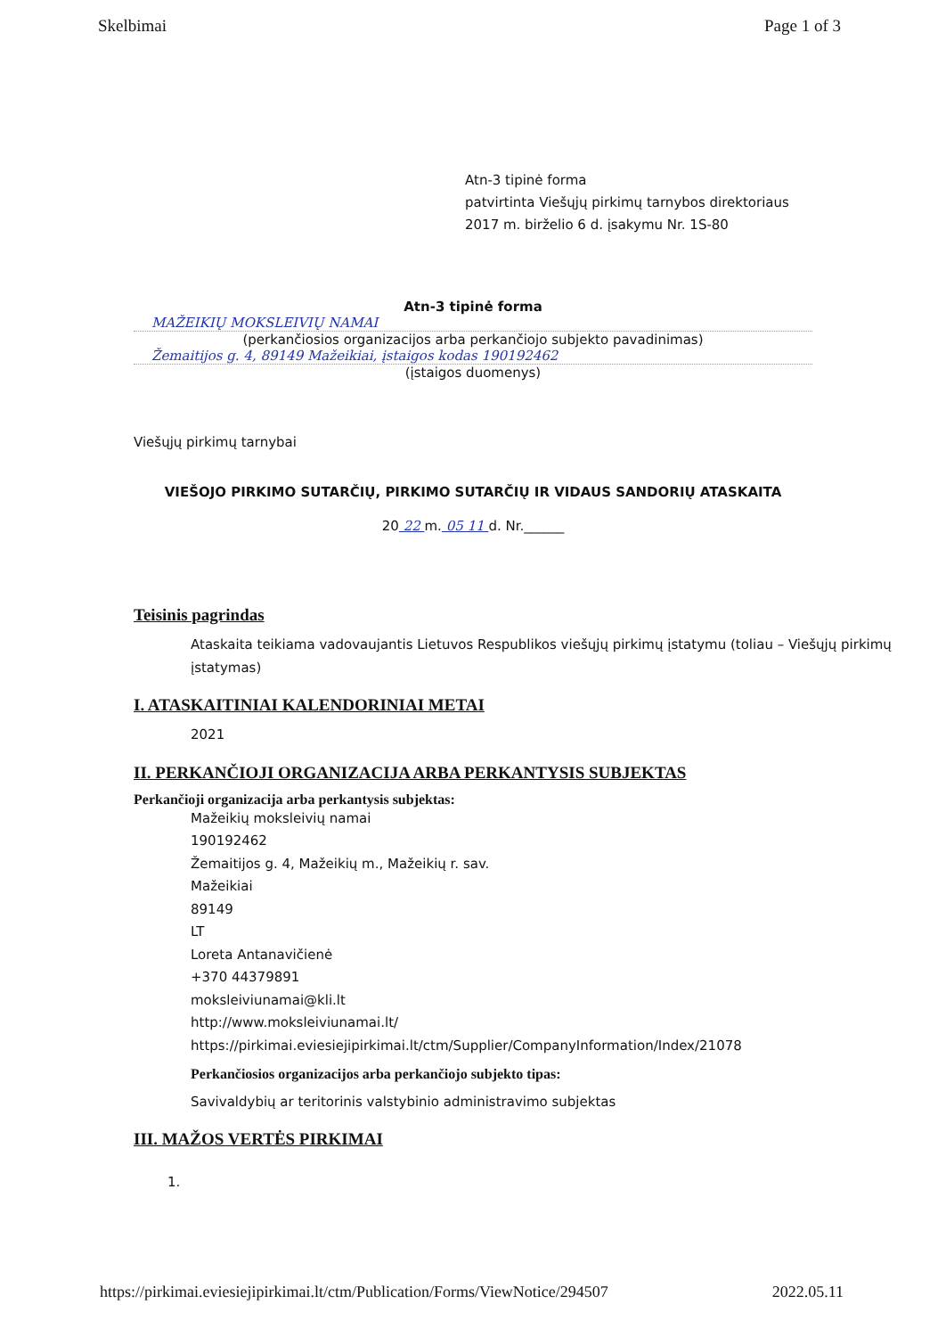Skelbimai Page 1 of 3
Atn-3 tipinė forma
patvirtinta Viešųjų pirkimų tarnybos direktoriaus
2017 m. birželio 6 d. įsakymu Nr. 1S-80
Atn-3 tipinė forma
MAŽEIKIŲ MOKSLEIVIŲ NAMAI
(perkančiosios organizacijos arba perkančiojo subjekto pavadinimas)
Žemaitijos g. 4, 89149 Mažeikiai, įstaigos kodas 190192462
(įstaigos duomenys)
Viešųjų pirkimų tarnybai
VIEŠOJO PIRKIMO SUTARČIŲ, PIRKIMO SUTARČIŲ IR VIDAUS SANDORIŲ ATASKAITA
20 22 m. 05 11 d. Nr.______
Teisinis pagrindas
Ataskaita teikiama vadovaujantis Lietuvos Respublikos viešųjų pirkimų įstatymu (toliau – Viešųjų pirkimų įstatymas)
I. ATASKAITINIAI KALENDORINIAI METAI
2021
II. PERKANČIOJI ORGANIZACIJA ARBA PERKANTYSIS SUBJEKTAS
Perkančioji organizacija arba perkantysis subjektas:
Mažeikių moksleivių namai
190192462
Žemaitijos g. 4, Mažeikių m., Mažeikių r. sav.
Mažeikiai
89149
LT
Loreta Antanavičienė
+370 44379891
moksleiviunamai@kli.lt
http://www.moksleiviunamai.lt/
https://pirkimai.eviesiejipirkimai.lt/ctm/Supplier/CompanyInformation/Index/21078
Perkančiosios organizacijos arba perkančiojo subjekto tipas:
Savivaldybių ar teritorinis valstybinio administravimo subjektas
III. MAŽOS VERTĖS PIRKIMAI
1.
https://pirkimai.eviesiejipirkimai.lt/ctm/Publication/Forms/ViewNotice/294507 2022.05.11